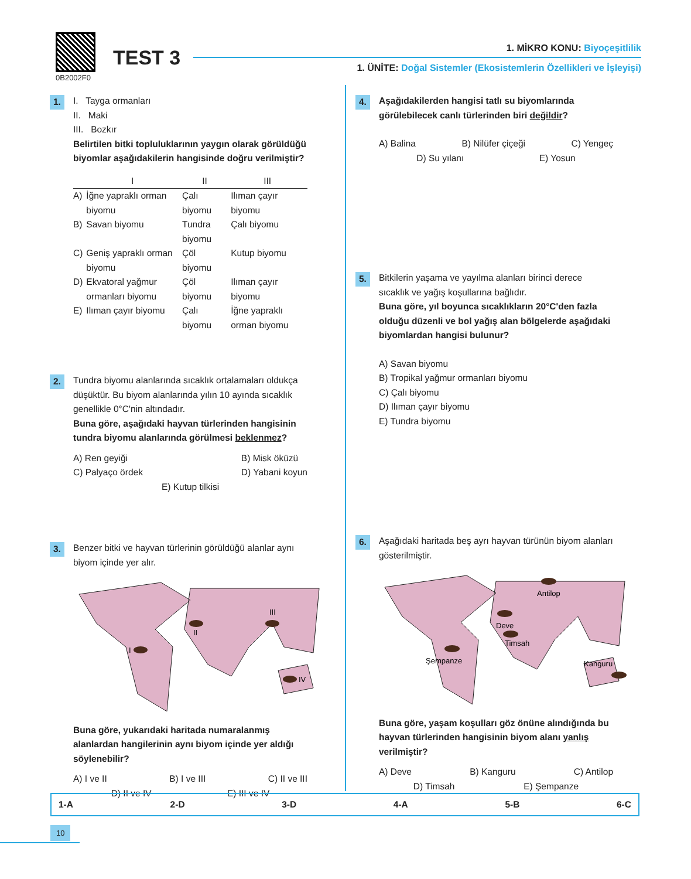0B2002F0
TEST 3 1. MİKRO KONU: Biyoçeşitlilik
1. ÜNİTE: Doğal Sistemler (Ekosistemlerin Özellikleri ve İşleyişi)
1. I. Tayga ormanları
II. Maki
III. Bozkır
Belirtilen bitki topluluklarının yaygın olarak görüldüğü biyomlar aşağıdakilerin hangisinde doğru verilmiştir?
| | I | II | III |
| --- | --- | --- | --- |
| A) | İğne yapraklı orman biyomu | Çalı biyomu | Ilıman çayır biyomu |
| B) | Savan biyomu | Tundra biyomu | Çalı biyomu |
| C) | Geniş yapraklı orman biyomu | Çöl biyomu | Kutup biyomu |
| D) | Ekvatoral yağmur ormanları biyomu | Çöl biyomu | Ilıman çayır biyomu |
| E) | Ilıman çayır biyomu | Çalı biyomu | İğne yapraklı orman biyomu |
2. Tundra biyomu alanlarında sıcaklık ortalamaları oldukça düşüktür. Bu biyom alanlarında yılın 10 ayında sıcaklık genellikle 0°C'nin altındadır.
Buna göre, aşağıdaki hayvan türlerinden hangisinin tundra biyomu alanlarında görülmesi beklenmez?
A) Ren geyiği
C) Palyaço ördek B) Misk öküzü
D) Yabani koyun
E) Kutup tilkisi
3. Benzer bitki ve hayvan türlerinin görüldüğü alanlar aynı biyom içinde yer alır.
I
II
III
IV
Buna göre, yukarıdaki haritada numaralanmış alanlardan hangilerinin aynı biyom içinde yer aldığı söylenebilir?
A) I ve II B) I ve III C) II ve III
D) II ve IV E) III ve IV
4. Aşağıdakilerden hangisi tatlı su biyomlarında görülebilecek canlı türlerinden biri değildir?
A) Balina B) Nilüfer çiçeği C) Yengeç
D) Su yılanı E) Yosun
5. Bitkilerin yaşama ve yayılma alanları birinci derece sıcaklık ve yağış koşullarına bağlıdır.
Buna göre, yıl boyunca sıcaklıkların 20°C'den fazla olduğu düzenli ve bol yağış alan bölgelerde aşağıdaki biyomlardan hangisi bulunur?
A) Savan biyomu
B) Tropikal yağmur ormanları biyomu
C) Çalı biyomu
D) Ilıman çayır biyomu
E) Tundra biyomu
6. Aşağıdaki haritada beş ayrı hayvan türünün biyom alanları gösterilmiştir.
Antilop
Deve
Timsah
Şempanze
Kanguru
Buna göre, yaşam koşulları göz önüne alındığında bu hayvan türlerinden hangisinin biyom alanı yanlış verilmiştir?
A) Deve B) Kanguru C) Antilop
D) Timsah E) Şempanze
1-A 2-D 3-D 4-A 5-B 6-C
10